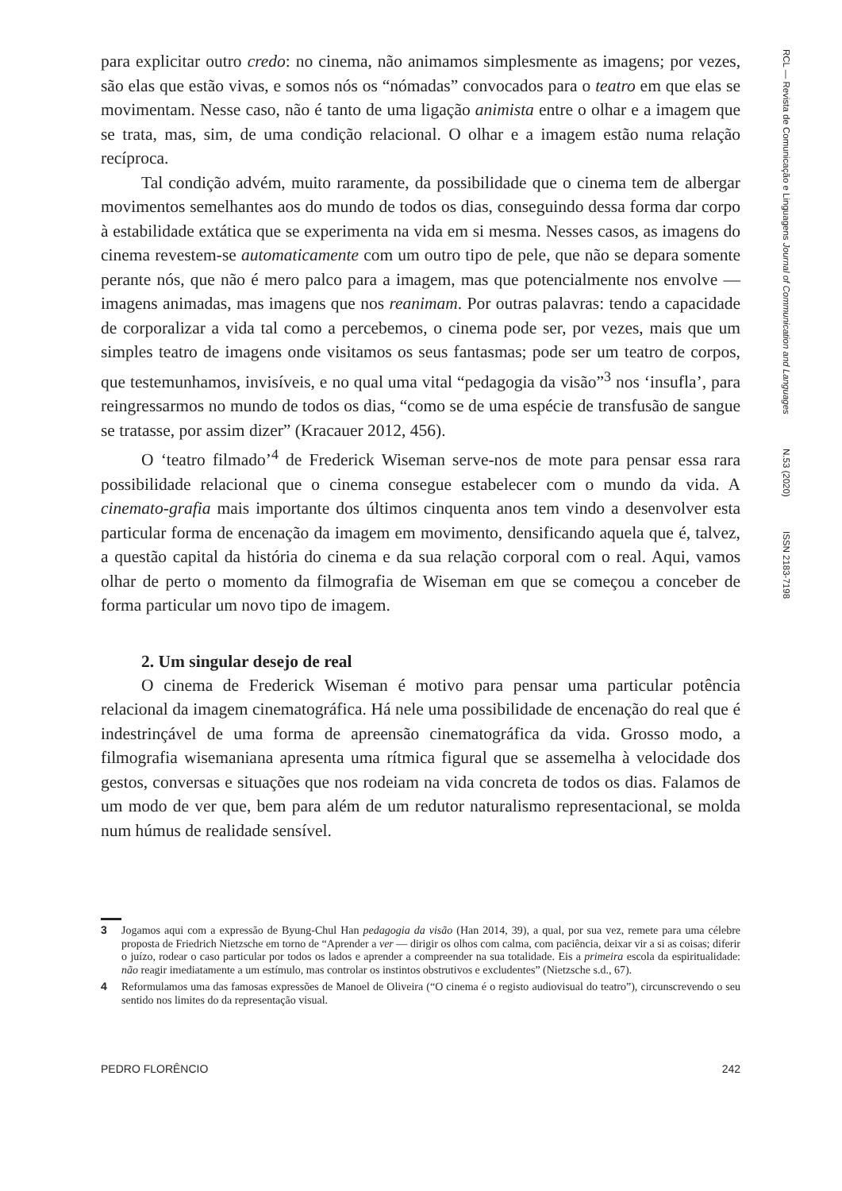RCL — Revista de Comunicação e Linguagens Journal of Communication and Languages N.53 (2020) ISSN 2183-7198
para explicitar outro credo: no cinema, não animamos simplesmente as imagens; por vezes, são elas que estão vivas, e somos nós os “nómadas” convocados para o teatro em que elas se movimentam. Nesse caso, não é tanto de uma ligação animista entre o olhar e a imagem que se trata, mas, sim, de uma condição relacional. O olhar e a imagem estão numa relação recíproca.
Tal condição advém, muito raramente, da possibilidade que o cinema tem de albergar movimentos semelhantes aos do mundo de todos os dias, conseguindo dessa forma dar corpo à estabilidade extática que se experimenta na vida em si mesma. Nesses casos, as imagens do cinema revestem-se automaticamente com um outro tipo de pele, que não se depara somente perante nós, que não é mero palco para a imagem, mas que potencialmente nos envolve — imagens animadas, mas imagens que nos reanimam. Por outras palavras: tendo a capacidade de corporalizar a vida tal como a percebemos, o cinema pode ser, por vezes, mais que um simples teatro de imagens onde visitamos os seus fantasmas; pode ser um teatro de corpos, que testemunhamos, invisíveis, e no qual uma vital “pedagogia da visão”<sup>3</sup> nos ‘insufla’, para reingressarmos no mundo de todos os dias, “como se de uma espécie de transfusão de sangue se tratasse, por assim dizer” (Kracauer 2012, 456).
O ‘teatro filmado’<sup>4</sup> de Frederick Wiseman serve-nos de mote para pensar essa rara possibilidade relacional que o cinema consegue estabelecer com o mundo da vida. A cinemato-grafia mais importante dos últimos cinquenta anos tem vindo a desenvolver esta particular forma de encenação da imagem em movimento, densificando aquela que é, talvez, a questão capital da história do cinema e da sua relação corporal com o real. Aqui, vamos olhar de perto o momento da filmografia de Wiseman em que se começou a conceber de forma particular um novo tipo de imagem.
2. Um singular desejo de real
O cinema de Frederick Wiseman é motivo para pensar uma particular potência relacional da imagem cinematográfica. Há nele uma possibilidade de encenação do real que é indestrinçável de uma forma de apreensão cinematográfica da vida. Grosso modo, a filmografia wisemaniana apresenta uma rítmica figural que se assemelha à velocidade dos gestos, conversas e situações que nos rodeiam na vida concreta de todos os dias. Falamos de um modo de ver que, bem para além de um redutor naturalismo representacional, se molda num húmus de realidade sensível.
3 Jogamos aqui com a expressão de Byung-Chul Han pedagogia da visão (Han 2014, 39), a qual, por sua vez, remete para uma célebre proposta de Friedrich Nietzsche em torno de “Aprender a ver — dirigir os olhos com calma, com paciência, deixar vir a si as coisas; diferir o juízo, rodear o caso particular por todos os lados e aprender a compreender na sua totalidade. Eis a primeira escola da espiritualidade: não reagir imediatamente a um estímulo, mas controlar os instintos obstrutivos e excludentes” (Nietzsche s.d., 67).
4 Reformulamos uma das famosas expressões de Manoel de Oliveira (“O cinema é o registo audiovisual do teatro”), circunscrevendo o seu sentido nos limites do da representação visual.
PEDRO FLORÊNCIO 242